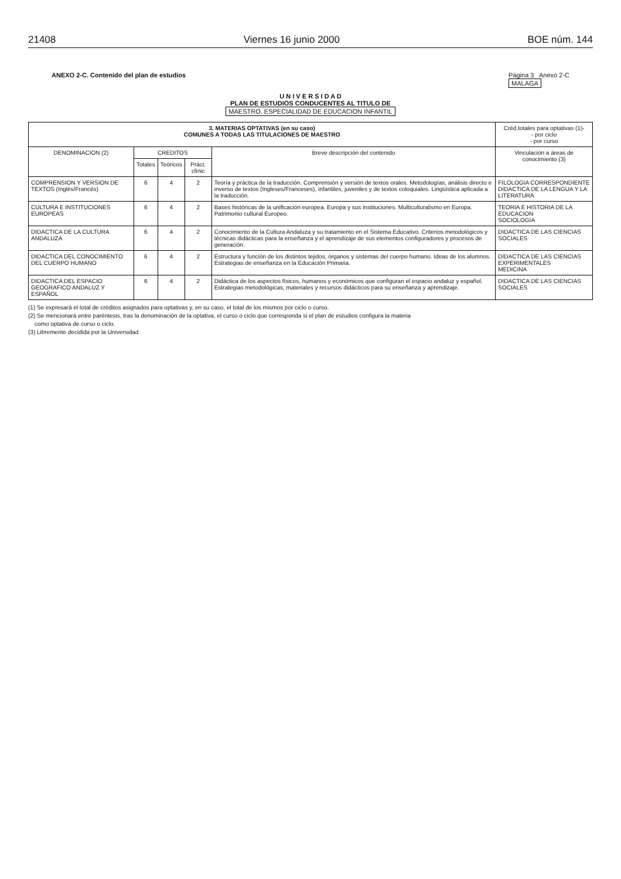21408 Viernes 16 junio 2000 BOE núm. 144
ANEXO 2-C. Contenido del plan de estudios Página 3 Anexo 2-C
MALAGA
U N I V E R S I D A D
PLAN DE ESTUDIOS CONDUCENTES AL TITULO DE
MAESTRO. ESPECIALIDAD DE EDUCACION INFANTIL
| 3. MATERIAS OPTATIVAS (en su caso) COMUNES A TODAS LAS TITULACIONES DE MAESTRO | | | | | Créd.totales para optativas (1)- - por ciclo - por curso |
| --- | --- | --- | --- | --- | --- |
| DENOMINACION (2) | CREDITOS | | | Breve descripción del contenido | Vinculación a áreas de conocimiento (3) |
| | Totales | Teóricos | Práct. clínic | | |
| COMPRENSION Y VERSION DE TEXTOS (Inglés/Francés) | 6 | 4 | 2 | Teoría y práctica de la traducción. Comprensión y versión de textos orales. Metodologías, análisis directo e inverso de textos (Ingleses/Franceses), infantiles, juveniles y de textos coloquiales. Lingüística aplicada a la traducción. | FILOLOGIA CORRESPONDIENTE DIDACTICA DE LA LENGUA Y LA LITERATURA |
| CULTURA E INSTITUCIONES EUROPEAS | 6 | 4 | 2 | Bases históricas de la unificación europea. Europa y sus instituciones. Multiculturalismo en Europa. Patrimonio cultural Europeo. | TEORIA E HISTORIA DE LA EDUCACION SOCIOLOGIA |
| DIDACTICA DE LA CULTURA ANDALUZA | 6 | 4 | 2 | Conocimiento de la Cultura Andaluza y su tratamiento en el Sistema Educativo. Criterios metodológicos y técnicas didácticas para la enseñanza y el aprendizaje de sus elementos configuradores y procesos de generación. | DIDACTICA DE LAS CIENCIAS SOCIALES |
| DIDACTICA DEL CONOCIMIENTO DEL CUERPO HUMANO | 6 | 4 | 2 | Estructura y función de los distintos tejidos, órganos y sistemas del cuerpo humano. Ideas de los alumnos. Estrategias de enseñanza en la Educación Primaria. | DIDACTICA DE LAS CIENCIAS EXPERIMENTALES MEDICINA |
| DIDACTICA DEL ESPACIO GEOGRAFICO ANDALUZ Y ESPAÑOL | 6 | 4 | 2 | Didáctica de los aspectos físicos, humanos y económicos que configuran el espacio andaluz y español. Estrategias metodológicas, materiales y recursos didácticos para su enseñanza y aprendizaje. | DIDACTICA DE LAS CIENCIAS SOCIALES |
(1) Se expresará el total de créditos asignados para optativas y, en su caso, el total de los mismos por ciclo o curso.
(2) Se mencionará entre paréntesis, tras la denominación de la optativa, el curso o ciclo que corresponda si el plan de estudios configura la materia
como optativa de curso o ciclo.
(3) Libremente decidida por la Universidad